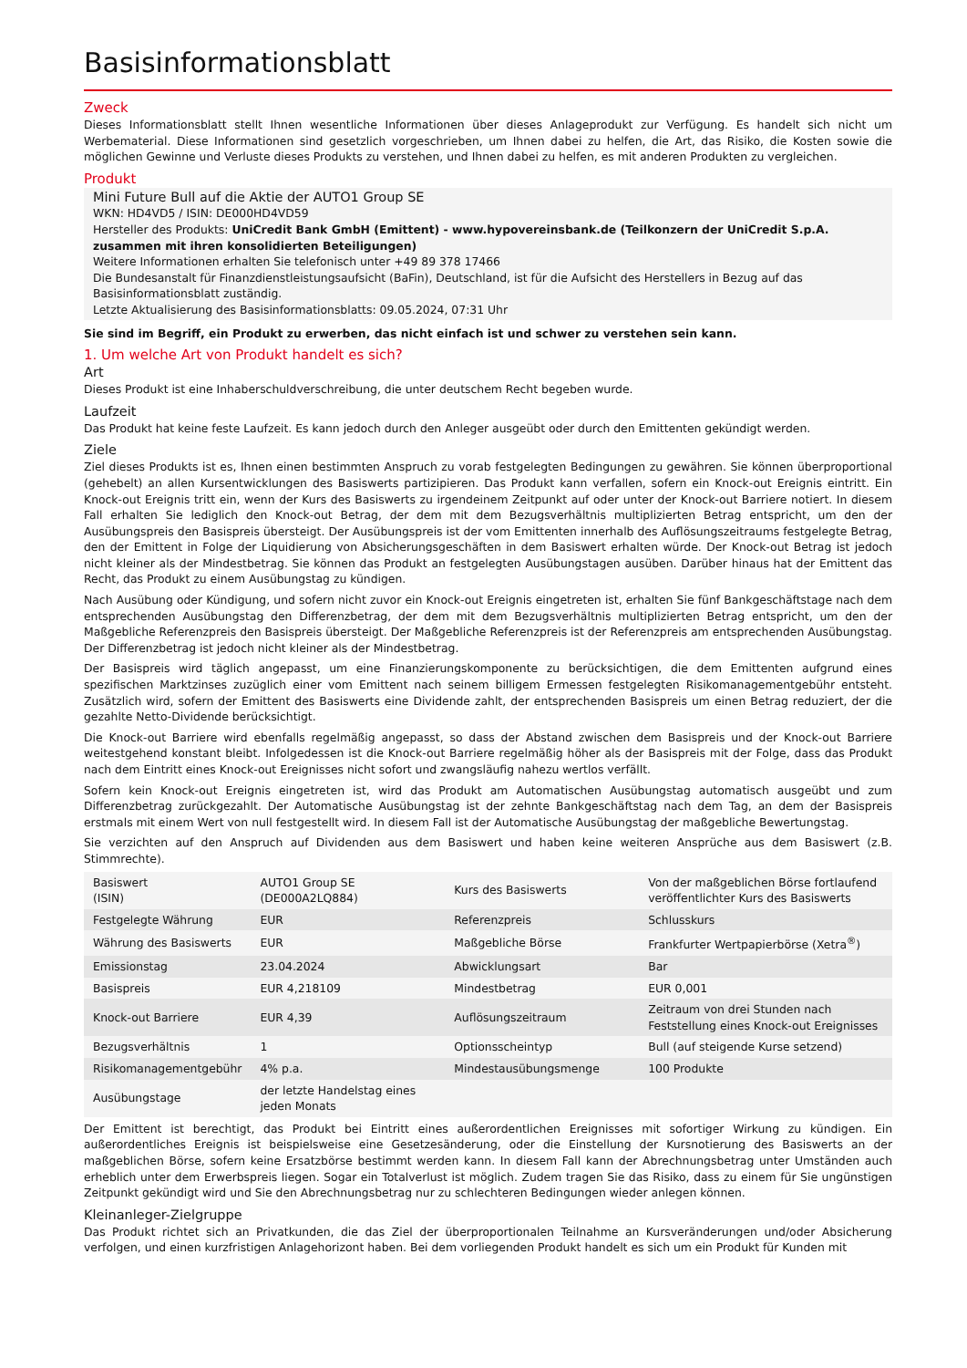Basisinformationsblatt
Zweck
Dieses Informationsblatt stellt Ihnen wesentliche Informationen über dieses Anlageprodukt zur Verfügung. Es handelt sich nicht um Werbematerial. Diese Informationen sind gesetzlich vorgeschrieben, um Ihnen dabei zu helfen, die Art, das Risiko, die Kosten sowie die möglichen Gewinne und Verluste dieses Produkts zu verstehen, und Ihnen dabei zu helfen, es mit anderen Produkten zu vergleichen.
Produkt
Mini Future Bull auf die Aktie der AUTO1 Group SE
WKN: HD4VD5 / ISIN: DE000HD4VD59
Hersteller des Produkts: UniCredit Bank GmbH (Emittent) - www.hypovereinsbank.de (Teilkonzern der UniCredit S.p.A. zusammen mit ihren konsolidierten Beteiligungen)
Weitere Informationen erhalten Sie telefonisch unter +49 89 378 17466
Die Bundesanstalt für Finanzdienstleistungsaufsicht (BaFin), Deutschland, ist für die Aufsicht des Herstellers in Bezug auf das Basisinformationsblatt zuständig.
Letzte Aktualisierung des Basisinformationsblatts: 09.05.2024, 07:31 Uhr
Sie sind im Begriff, ein Produkt zu erwerben, das nicht einfach ist und schwer zu verstehen sein kann.
1. Um welche Art von Produkt handelt es sich?
Art
Dieses Produkt ist eine Inhaberschuldverschreibung, die unter deutschem Recht begeben wurde.
Laufzeit
Das Produkt hat keine feste Laufzeit. Es kann jedoch durch den Anleger ausgeübt oder durch den Emittenten gekündigt werden.
Ziele
Ziel dieses Produkts ist es, Ihnen einen bestimmten Anspruch zu vorab festgelegten Bedingungen zu gewähren. Sie können überproportional (gehebelt) an allen Kursentwicklungen des Basiswerts partizipieren. Das Produkt kann verfallen, sofern ein Knock-out Ereignis eintritt. Ein Knock-out Ereignis tritt ein, wenn der Kurs des Basiswerts zu irgendeinem Zeitpunkt auf oder unter der Knock-out Barriere notiert. In diesem Fall erhalten Sie lediglich den Knock-out Betrag, der dem mit dem Bezugsverhältnis multiplizierten Betrag entspricht, um den der Ausübungspreis den Basispreis übersteigt. Der Ausübungspreis ist der vom Emittenten innerhalb des Auflösungszeitraums festgelegte Betrag, den der Emittent in Folge der Liquidierung von Absicherungsgeschäften in dem Basiswert erhalten würde. Der Knock-out Betrag ist jedoch nicht kleiner als der Mindestbetrag. Sie können das Produkt an festgelegten Ausübungstagen ausüben. Darüber hinaus hat der Emittent das Recht, das Produkt zu einem Ausübungstag zu kündigen.
Nach Ausübung oder Kündigung, und sofern nicht zuvor ein Knock-out Ereignis eingetreten ist, erhalten Sie fünf Bankgeschäftstage nach dem entsprechenden Ausübungstag den Differenzbetrag, der dem mit dem Bezugsverhältnis multiplizierten Betrag entspricht, um den der Maßgebliche Referenzpreis den Basispreis übersteigt. Der Maßgebliche Referenzpreis ist der Referenzpreis am entsprechenden Ausübungstag. Der Differenzbetrag ist jedoch nicht kleiner als der Mindestbetrag.
Der Basispreis wird täglich angepasst, um eine Finanzierungskomponente zu berücksichtigen, die dem Emittenten aufgrund eines spezifischen Marktzinses zuzüglich einer vom Emittent nach seinem billigem Ermessen festgelegten Risikomanagementgebühr entsteht. Zusätzlich wird, sofern der Emittent des Basiswerts eine Dividende zahlt, der entsprechenden Basispreis um einen Betrag reduziert, der die gezahlte Netto-Dividende berücksichtigt.
Die Knock-out Barriere wird ebenfalls regelmäßig angepasst, so dass der Abstand zwischen dem Basispreis und der Knock-out Barriere weitestgehend konstant bleibt. Infolgedessen ist die Knock-out Barriere regelmäßig höher als der Basispreis mit der Folge, dass das Produkt nach dem Eintritt eines Knock-out Ereignisses nicht sofort und zwangsläufig nahezu wertlos verfällt.
Sofern kein Knock-out Ereignis eingetreten ist, wird das Produkt am Automatischen Ausübungstag automatisch ausgeübt und zum Differenzbetrag zurückgezahlt. Der Automatische Ausübungstag ist der zehnte Bankgeschäftstag nach dem Tag, an dem der Basispreis erstmals mit einem Wert von null festgestellt wird. In diesem Fall ist der Automatische Ausübungstag der maßgebliche Bewertungstag.
Sie verzichten auf den Anspruch auf Dividenden aus dem Basiswert und haben keine weiteren Ansprüche aus dem Basiswert (z.B. Stimmrechte).
| Basiswert (ISIN) | AUTO1 Group SE (DE000A2LQ884) | Kurs des Basiswerts | Von der maßgeblichen Börse fortlaufend veröffentlichter Kurs des Basiswerts |
| Festgelegte Währung | EUR | Referenzpreis | Schlusskurs |
| Währung des Basiswerts | EUR | Maßgebliche Börse | Frankfurter Wertpapierbörse (Xetra<sup>®</sup>) |
| Emissionstag | 23.04.2024 | Abwicklungsart | Bar |
| Basispreis | EUR 4,218109 | Mindestbetrag | EUR 0,001 |
| Knock-out Barriere | EUR 4,39 | Auflösungszeitraum | Zeitraum von drei Stunden nach Feststellung eines Knock-out Ereignisses |
| Bezugsverhältnis | 1 | Optionsscheintyp | Bull (auf steigende Kurse setzend) |
| Risikomanagementgebühr | 4% p.a. | Mindestausübungsmenge | 100 Produkte |
| Ausübungstage | der letzte Handelstag eines jeden Monats | | |
Der Emittent ist berechtigt, das Produkt bei Eintritt eines außerordentlichen Ereignisses mit sofortiger Wirkung zu kündigen. Ein außerordentliches Ereignis ist beispielsweise eine Gesetzesänderung, oder die Einstellung der Kursnotierung des Basiswerts an der maßgeblichen Börse, sofern keine Ersatzbörse bestimmt werden kann. In diesem Fall kann der Abrechnungsbetrag unter Umständen auch erheblich unter dem Erwerbspreis liegen. Sogar ein Totalverlust ist möglich. Zudem tragen Sie das Risiko, dass zu einem für Sie ungünstigen Zeitpunkt gekündigt wird und Sie den Abrechnungsbetrag nur zu schlechteren Bedingungen wieder anlegen können.
Kleinanleger-Zielgruppe
Das Produkt richtet sich an Privatkunden, die das Ziel der überproportionalen Teilnahme an Kursveränderungen und/oder Absicherung verfolgen, und einen kurzfristigen Anlagehorizont haben. Bei dem vorliegenden Produkt handelt es sich um ein Produkt für Kunden mit